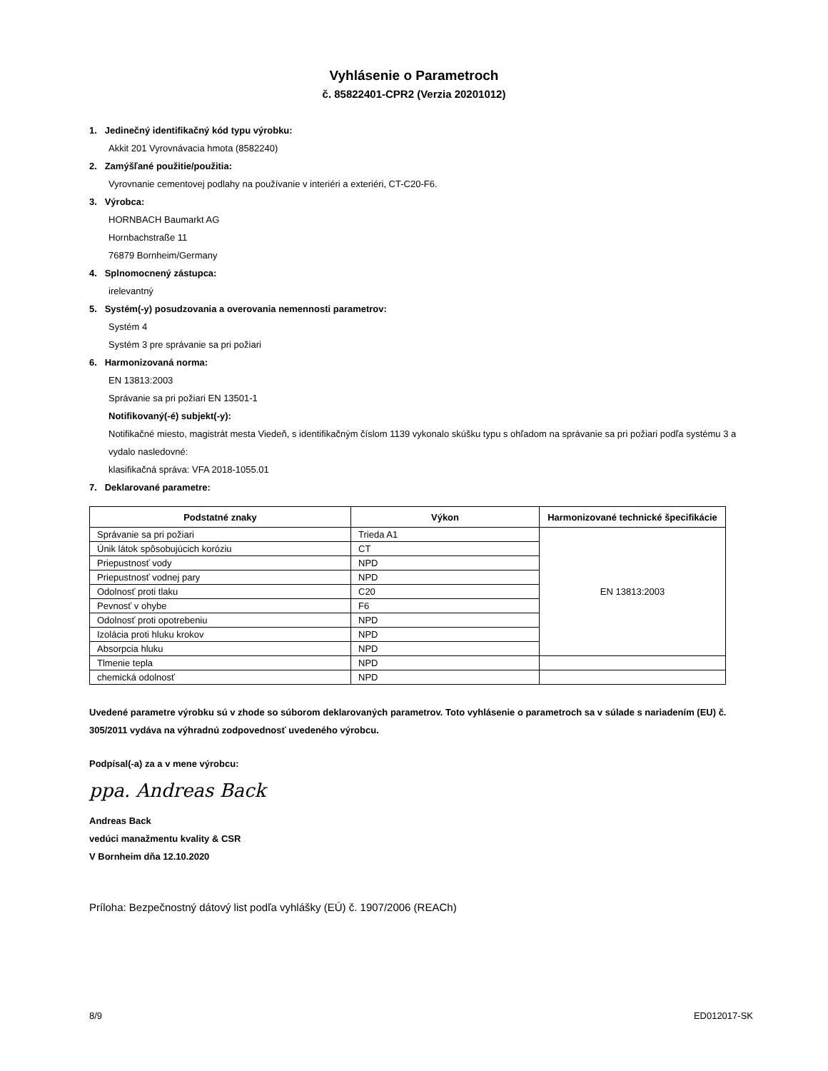Vyhlásenie o Parametroch
č. 85822401-CPR2 (Verzia 20201012)
1. Jedinečný identifikačný kód typu výrobku:
Akkit 201 Vyrovnávacia hmota (8582240)
2. Zamýšľané použitie/použitia:
Vyrovnanie cementovej podlahy na používanie v interiéri a exteriéri, CT-C20-F6.
3. Výrobca:
HORNBACH Baumarkt AG
Hornbachstraße 11
76879 Bornheim/Germany
4. Splnomocnený zástupca:
irelevantný
5. Systém(-y) posudzovania a overovania nemennosti parametrov:
Systém 4
Systém 3 pre správanie sa pri požiari
6. Harmonizovaná norma:
EN 13813:2003
Správanie sa pri požiari EN 13501-1
Notifikovaný(-é) subjekt(-y):
Notifikačné miesto, magistrát mesta Viedeň, s identifikačným číslom 1139 vykonalo skúšku typu s ohľadom na správanie sa pri požiari podľa systému 3 a vydalo nasledovné:
klasifikačná správa: VFA 2018-1055.01
7. Deklarované parametre:
| Podstatné znaky | Výkon | Harmonizované technické špecifikácie |
| --- | --- | --- |
| Správanie sa pri požiari | Trieda A1 | EN 13813:2003 |
| Únik látok spôsobujúcich koróziu | CT | |
| Priepustnosť vody | NPD | |
| Priepustnosť vodnej pary | NPD | |
| Odolnosť proti tlaku | C20 | |
| Pevnosť v ohybe | F6 | |
| Odolnosť proti opotrebeniu | NPD | |
| Izolácia proti hluku krokov | NPD | |
| Absorpcia hluku | NPD | |
| Tlmenie tepla | NPD | |
| chemická odolnosť | NPD | |
Uvedené parametre výrobku sú v zhode so súborom deklarovaných parametrov. Toto vyhlásenie o parametroch sa v súlade s nariadením (EU) č. 305/2011 vydáva na výhradnú zodpovednosť uvedeného výrobcu.
Podpísal(-a) za a v mene výrobcu:
ppa. Andreas Back
Andreas Back
vedúci manažmentu kvality & CSR
V Bornheim dňa 12.10.2020
Príloha: Bezpečnostný dátový list podľa vyhlášky (EÚ) č. 1907/2006 (REACh)
8/9 ED012017-SK